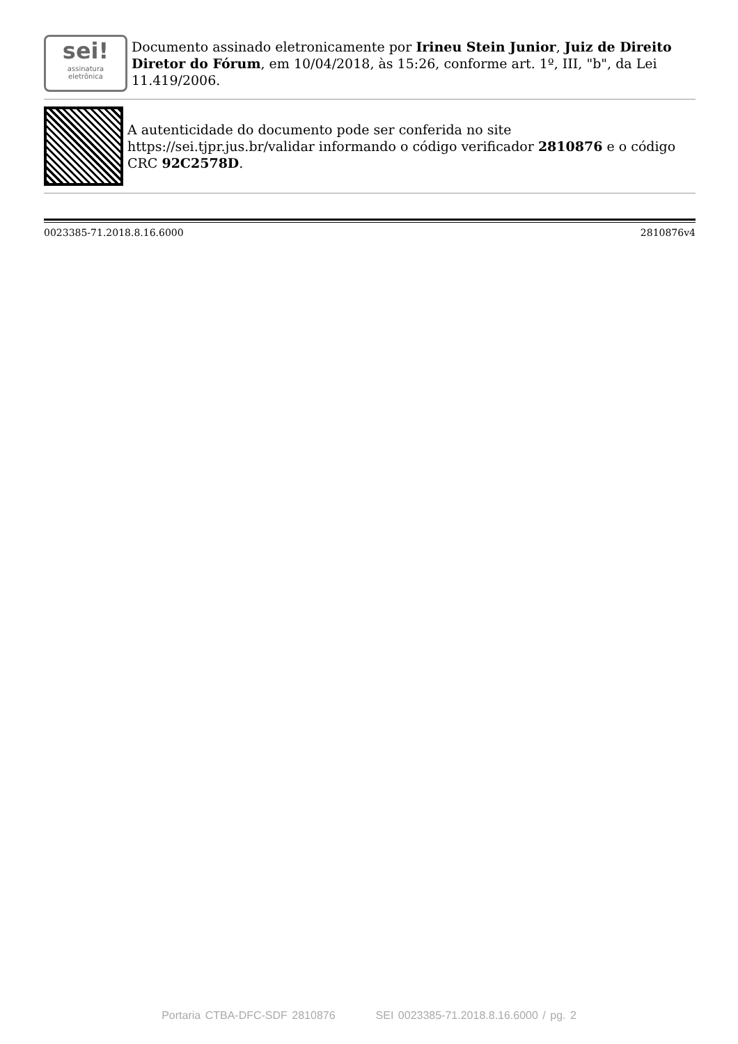sei!
assinatura
eletrônica
Documento assinado eletronicamente por Irineu Stein Junior, Juiz de Direito Diretor do Fórum, em 10/04/2018, às 15:26, conforme art. 1º, III, "b", da Lei 11.419/2006.
A autenticidade do documento pode ser conferida no site https://sei.tjpr.jus.br/validar informando o código verificador 2810876 e o código CRC 92C2578D.
0023385-71.2018.8.16.6000 2810876v4
Portaria CTBA-DFC-SDF 2810876 SEI 0023385-71.2018.8.16.6000 / pg. 2